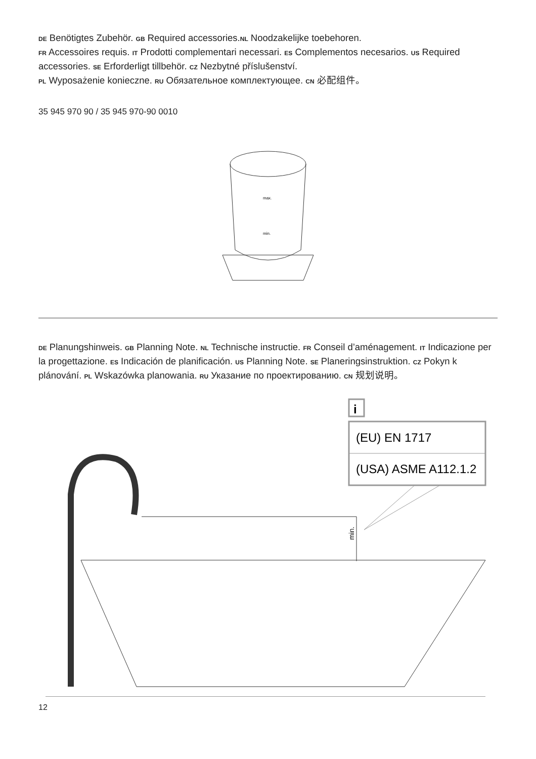DE Benötigtes Zubehör. GB Required accessories.NL Noodzakelijke toebehoren.
FR Accessoires requis. IT Prodotti complementari necessari. ES Complementos necesarios. US Required accessories. SE Erforderligt tillbehör. CZ Nezbytné příslušenství.
PL Wyposażenie konieczne. RU Обязательное комплектующее. CN 必配组件。
35 945 970 90 / 35 945 970-90 0010
max.
min.
DE Planungshinweis. GB Planning Note. NL Technische instructie. FR Conseil d’aménagement. IT Indicazione per la progettazione. ES Indicación de planificación. US Planning Note. SE Planeringsinstruktion. CZ Pokyn k plánování. PL Wskazówka planowania. RU Указание по проектированию. CN 规划说明。
i
(EU) EN 1717
(USA) ASME A112.1.2
min.
12